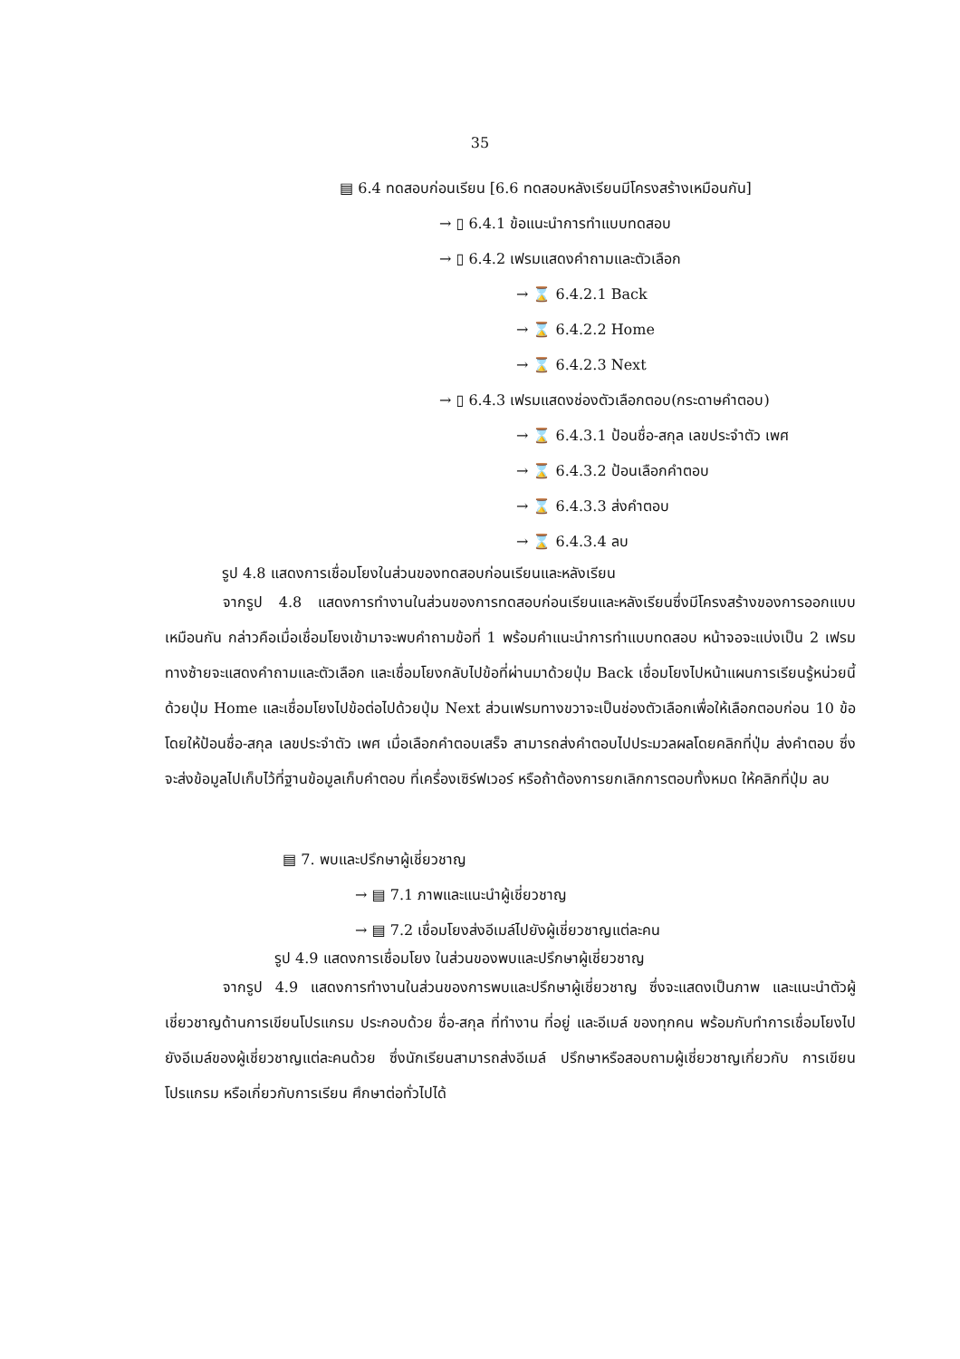35
▤ 6.4 ทดสอบก่อนเรียน [6.6 ทดสอบหลังเรียนมีโครงสร้างเหมือนกัน]
→ ▯ 6.4.1 ข้อแนะนำการทำแบบทดสอบ
→ ▯ 6.4.2 เฟรมแสดงคำถามและตัวเลือก
→ ⌛ 6.4.2.1 Back
→ ⌛ 6.4.2.2 Home
→ ⌛ 6.4.2.3 Next
→ ▯ 6.4.3 เฟรมแสดงช่องตัวเลือกตอบ(กระดาษคำตอบ)
→ ⌛ 6.4.3.1 ป้อนชื่อ-สกุล เลขประจำตัว เพศ
→ ⌛ 6.4.3.2 ป้อนเลือกคำตอบ
→ ⌛ 6.4.3.3 ส่งคำตอบ
→ ⌛ 6.4.3.4 ลบ
รูป 4.8 แสดงการเชื่อมโยงในส่วนของทดสอบก่อนเรียนและหลังเรียน
จากรูป 4.8 แสดงการทำงานในส่วนของการทดสอบก่อนเรียนและหลังเรียนซึ่งมีโครงสร้างของการออกแบบเหมือนกัน กล่าวคือเมื่อเชื่อมโยงเข้ามาจะพบคำถามข้อที่ 1 พร้อมคำแนะนำการทำแบบทดสอบ หน้าจอจะแบ่งเป็น 2 เฟรม ทางซ้ายจะแสดงคำถามและตัวเลือก และเชื่อมโยงกลับไปข้อที่ผ่านมาด้วยปุ่ม Back เชื่อมโยงไปหน้าแผนการเรียนรู้หน่วยนี้ ด้วยปุ่ม Home และเชื่อมโยงไปข้อต่อไปด้วยปุ่ม Next ส่วนเฟรมทางขวาจะเป็นช่องตัวเลือกเพื่อให้เลือกตอบก่อน 10 ข้อ โดยให้ป้อนชื่อ-สกุล เลขประจำตัว เพศ เมื่อเลือกคำตอบเสร็จ สามารถส่งคำตอบไปประมวลผลโดยคลิกที่ปุ่ม ส่งคำตอบ ซึ่งจะส่งข้อมูลไปเก็บไว้ที่ฐานข้อมูลเก็บคำตอบ ที่เครื่องเซิร์ฟเวอร์ หรือถ้าต้องการยกเลิกการตอบทั้งหมด ให้คลิกที่ปุ่ม ลบ
▤ 7. พบและปรึกษาผู้เชี่ยวชาญ
→ ▤ 7.1 ภาพและแนะนำผู้เชี่ยวชาญ
→ ▤ 7.2 เชื่อมโยงส่งอีเมล์ไปยังผู้เชี่ยวชาญแต่ละคน
รูป 4.9 แสดงการเชื่อมโยง ในส่วนของพบและปรึกษาผู้เชี่ยวชาญ
จากรูป 4.9 แสดงการทำงานในส่วนของการพบและปรึกษาผู้เชี่ยวชาญ ซึ่งจะแสดงเป็นภาพ และแนะนำตัวผู้เชี่ยวชาญด้านการเขียนโปรแกรม ประกอบด้วย ชื่อ-สกุล ที่ทำงาน ที่อยู่ และอีเมล์ ของทุกคน พร้อมกับทำการเชื่อมโยงไปยังอีเมล์ของผู้เชี่ยวชาญแต่ละคนด้วย ซึ่งนักเรียนสามารถส่งอีเมล์ ปรึกษาหรือสอบถามผู้เชี่ยวชาญเกี่ยวกับ การเขียนโปรแกรม หรือเกี่ยวกับการเรียน ศึกษาต่อทั่วไปได้